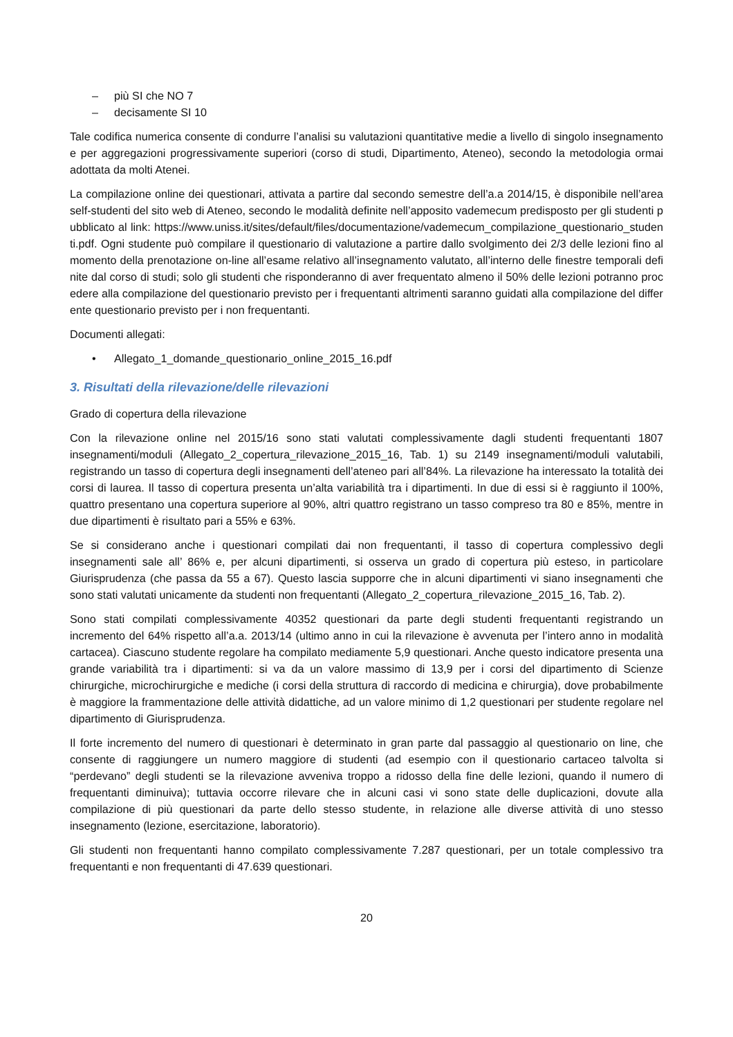– più SI che NO 7
– decisamente SI 10
Tale codifica numerica consente di condurre l’analisi su valutazioni quantitative medie a livello di singolo insegnamento e per aggregazioni progressivamente superiori (corso di studi, Dipartimento, Ateneo), secondo la metodologia ormai adottata da molti Atenei.
La compilazione online dei questionari, attivata a partire dal secondo semestre dell’a.a 2014/15, è disponibile nell’area self-studenti del sito web di Ateneo, secondo le modalità definite nell’apposito vademecum predisposto per gli studenti pubblicato al link: https://www.uniss.it/sites/default/files/documentazione/vademecum_compilazione_questionario_studenti.pdf. Ogni studente può compilare il questionario di valutazione a partire dallo svolgimento dei 2/3 delle lezioni fino al momento della prenotazione on-line all’esame relativo all’insegnamento valutato, all’interno delle finestre temporali definite dal corso di studi; solo gli studenti che risponderanno di aver frequentato almeno il 50% delle lezioni potranno procedere alla compilazione del questionario previsto per i frequentanti altrimenti saranno guidati alla compilazione del differente questionario previsto per i non frequentanti.
Documenti allegati:
• Allegato_1_domande_questionario_online_2015_16.pdf
3. Risultati della rilevazione/delle rilevazioni
Grado di copertura della rilevazione
Con la rilevazione online nel 2015/16 sono stati valutati complessivamente dagli studenti frequentanti 1807 insegnamenti/moduli (Allegato_2_copertura_rilevazione_2015_16, Tab. 1) su 2149 insegnamenti/moduli valutabili, registrando un tasso di copertura degli insegnamenti dell’ateneo pari all’84%. La rilevazione ha interessato la totalità dei corsi di laurea. Il tasso di copertura presenta un’alta variabilità tra i dipartimenti. In due di essi si è raggiunto il 100%, quattro presentano una copertura superiore al 90%, altri quattro registrano un tasso compreso tra 80 e 85%, mentre in due dipartimenti è risultato pari a 55% e 63%.
Se si considerano anche i questionari compilati dai non frequentanti, il tasso di copertura complessivo degli insegnamenti sale all’ 86% e, per alcuni dipartimenti, si osserva un grado di copertura più esteso, in particolare Giurisprudenza (che passa da 55 a 67). Questo lascia supporre che in alcuni dipartimenti vi siano insegnamenti che sono stati valutati unicamente da studenti non frequentanti (Allegato_2_copertura_rilevazione_2015_16, Tab. 2).
Sono stati compilati complessivamente 40352 questionari da parte degli studenti frequentanti registrando un incremento del 64% rispetto all’a.a. 2013/14 (ultimo anno in cui la rilevazione è avvenuta per l’intero anno in modalità cartacea). Ciascuno studente regolare ha compilato mediamente 5,9 questionari. Anche questo indicatore presenta una grande variabilità tra i dipartimenti: si va da un valore massimo di 13,9 per i corsi del dipartimento di Scienze chirurgiche, microchirurgiche e mediche (i corsi della struttura di raccordo di medicina e chirurgia), dove probabilmente è maggiore la frammentazione delle attività didattiche, ad un valore minimo di 1,2 questionari per studente regolare nel dipartimento di Giurisprudenza.
Il forte incremento del numero di questionari è determinato in gran parte dal passaggio al questionario on line, che consente di raggiungere un numero maggiore di studenti (ad esempio con il questionario cartaceo talvolta si “perdevano” degli studenti se la rilevazione avveniva troppo a ridosso della fine delle lezioni, quando il numero di frequentanti diminuiva); tuttavia occorre rilevare che in alcuni casi vi sono state delle duplicazioni, dovute alla compilazione di più questionari da parte dello stesso studente, in relazione alle diverse attività di uno stesso insegnamento (lezione, esercitazione, laboratorio).
Gli studenti non frequentanti hanno compilato complessivamente 7.287 questionari, per un totale complessivo tra frequentanti e non frequentanti di 47.639 questionari.
20